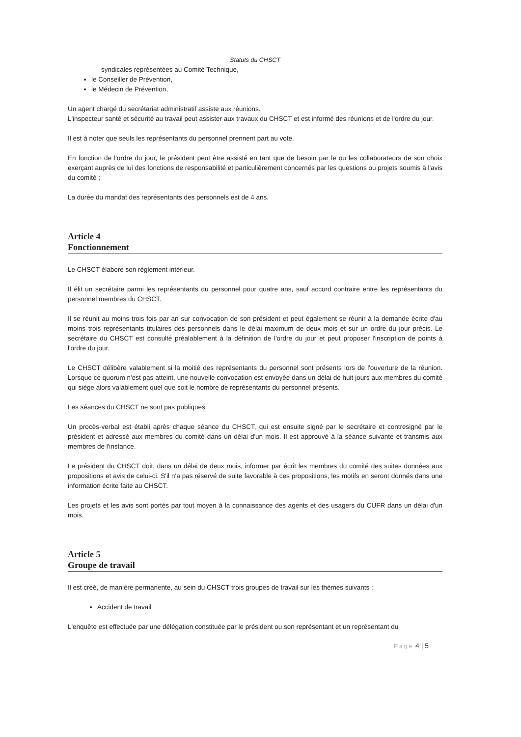Statuts du CHSCT
syndicales représentées au Comité Technique,
le Conseiller de Prévention,
le Médecin de Prévention,
Un agent chargé du secrétariat administratif assiste aux réunions.
L'inspecteur santé et sécurité au travail peut assister aux travaux du CHSCT et est informé des réunions et de l'ordre du jour.
Il est à noter que seuls les représentants du personnel prennent part au vote.
En fonction de l'ordre du jour, le président peut être assisté en tant que de besoin par le ou les collaborateurs de son choix exerçant auprès de lui des fonctions de responsabilité et particulièrement concernés par les questions ou projets soumis à l'avis du comité ;
La durée du mandat des représentants des personnels est de 4 ans.
Article 4
Fonctionnement
Le CHSCT élabore son règlement intérieur.
Il élit un secrétaire parmi les représentants du personnel pour quatre ans, sauf accord contraire entre les représentants du personnel membres du CHSCT.
Il se réunit au moins trois fois par an sur convocation de son président et peut également se réunir à la demande écrite d'au moins trois représentants titulaires des personnels dans le délai maximum de deux mois et sur un ordre du jour précis. Le secrétaire du CHSCT est consulté préalablement à la définition de l'ordre du jour et peut proposer l'inscription de points à l'ordre du jour.
Le CHSCT délibère valablement si la moitié des représentants du personnel sont présents lors de l'ouverture de la réunion. Lorsque ce quorum n'est pas atteint, une nouvelle convocation est envoyée dans un délai de huit jours aux membres du comité qui siège alors valablement quel que soit le nombre de représentants du personnel présents.
Les séances du CHSCT ne sont pas publiques.
Un procès-verbal est établi après chaque séance du CHSCT, qui est ensuite signé par le secrétaire et contresigné par le président et adressé aux membres du comité dans un délai d'un mois. Il est approuvé à la séance suivante et transmis aux membres de l'instance.
Le président du CHSCT doit, dans un délai de deux mois, informer par écrit les membres du comité des suites données aux propositions et avis de celui-ci. S'il n'a pas réservé de suite favorable à ces propositions, les motifs en seront donnés dans une information écrite faite au CHSCT.
Les projets et les avis sont portés par tout moyen à la connaissance des agents et des usagers du CUFR dans un délai d'un mois.
Article 5
Groupe de travail
Il est créé, de manière permanente, au sein du CHSCT trois groupes de travail sur les thèmes suivants :
Accident de travail
L'enquête est effectuée par une délégation constituée par le président ou son représentant et un représentant du
Page 4 | 5